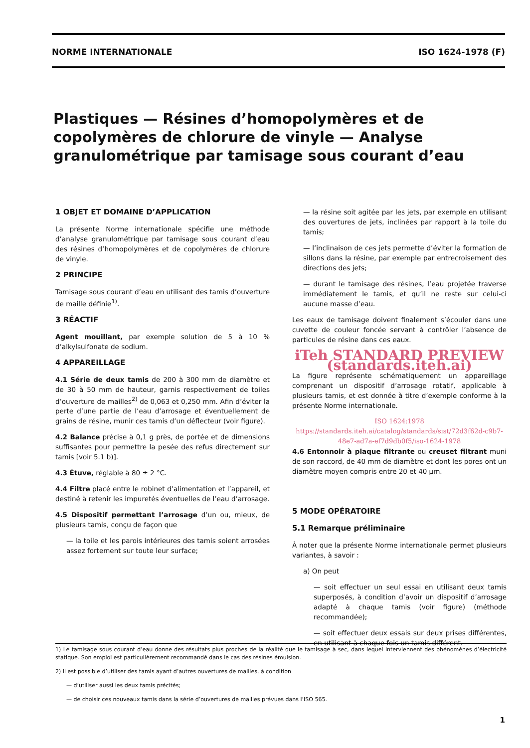NORME INTERNATIONALE ISO 1624-1978 (F)
Plastiques — Résines d’homopolymères et de copolymères de chlorure de vinyle — Analyse granulométrique par tamisage sous courant d’eau
1 OBJET ET DOMAINE D’APPLICATION
La présente Norme internationale spécifie une méthode d’analyse granulométrique par tamisage sous courant d’eau des résines d’homopolymères et de copolymères de chlorure de vinyle.
2 PRINCIPE
Tamisage sous courant d’eau en utilisant des tamis d’ouverture de maille définie<sup>1)</sup>.
3 RÉACTIF
Agent mouillant, par exemple solution de 5 à 10 % d’alkylsulfonate de sodium.
4 APPAREILLAGE
4.1 Série de deux tamis de 200 à 300 mm de diamètre et de 30 à 50 mm de hauteur, garnis respectivement de toiles d’ouverture de mailles<sup>2)</sup> de 0,063 et 0,250 mm. Afin d’éviter la perte d’une partie de l’eau d’arrosage et éventuellement de grains de résine, munir ces tamis d’un déflecteur (voir figure).
4.2 Balance précise à 0,1 g près, de portée et de dimensions suffisantes pour permettre la pesée des refus directement sur tamis [voir 5.1 b)].
4.3 Étuve, réglable à 80 ± 2 °C.
4.4 Filtre placé entre le robinet d’alimentation et l’appareil, et destiné à retenir les impuretés éventuelles de l’eau d’arrosage.
4.5 Dispositif permettant l’arrosage d’un ou, mieux, de plusieurs tamis, conçu de façon que
— la toile et les parois intérieures des tamis soient arrosées assez fortement sur toute leur surface;
— la résine soit agitée par les jets, par exemple en utilisant des ouvertures de jets, inclinées par rapport à la toile du tamis;
— l’inclinaison de ces jets permette d’éviter la formation de sillons dans la résine, par exemple par entrecroisement des directions des jets;
— durant le tamisage des résines, l’eau projetée traverse immédiatement le tamis, et qu’il ne reste sur celui-ci aucune masse d’eau.
Les eaux de tamisage doivent finalement s’écouler dans une cuvette de couleur foncée servant à contrôler l’absence de particules de résine dans ces eaux.
iTeh STANDARD PREVIEW (standards.iteh.ai)
La figure représente schématiquement un appareillage comprenant un dispositif d’arrosage rotatif, applicable à plusieurs tamis, et est donnée à titre d’exemple conforme à la présente Norme internationale.
ISO 1624:1978 https://standards.iteh.ai/catalog/standards/sist/72d3f62d-c9b7-48e7-ad7a-ef7d9db0f5/iso-1624-1978
4.6 Entonnoir à plaque filtrante ou creuset filtrant muni de son raccord, de 40 mm de diamètre et dont les pores ont un diamètre moyen compris entre 20 et 40 µm.
5 MODE OPÉRATOIRE
5.1 Remarque préliminaire
À noter que la présente Norme internationale permet plusieurs variantes, à savoir :
a) On peut
— soit effectuer un seul essai en utilisant deux tamis superposés, à condition d’avoir un dispositif d’arrosage adapté à chaque tamis (voir figure) (méthode recommandée);
— soit effectuer deux essais sur deux prises différentes, en utilisant à chaque fois un tamis différent.
1) Le tamisage sous courant d’eau donne des résultats plus proches de la réalité que le tamisage à sec, dans lequel interviennent des phénomènes d’électricité statique. Son emploi est particulièrement recommandé dans le cas des résines émulsion.
2) Il est possible d’utiliser des tamis ayant d’autres ouvertures de mailles, à condition
— d’utiliser aussi les deux tamis précités;
— de choisir ces nouveaux tamis dans la série d’ouvertures de mailles prévues dans l’ISO 565.
1